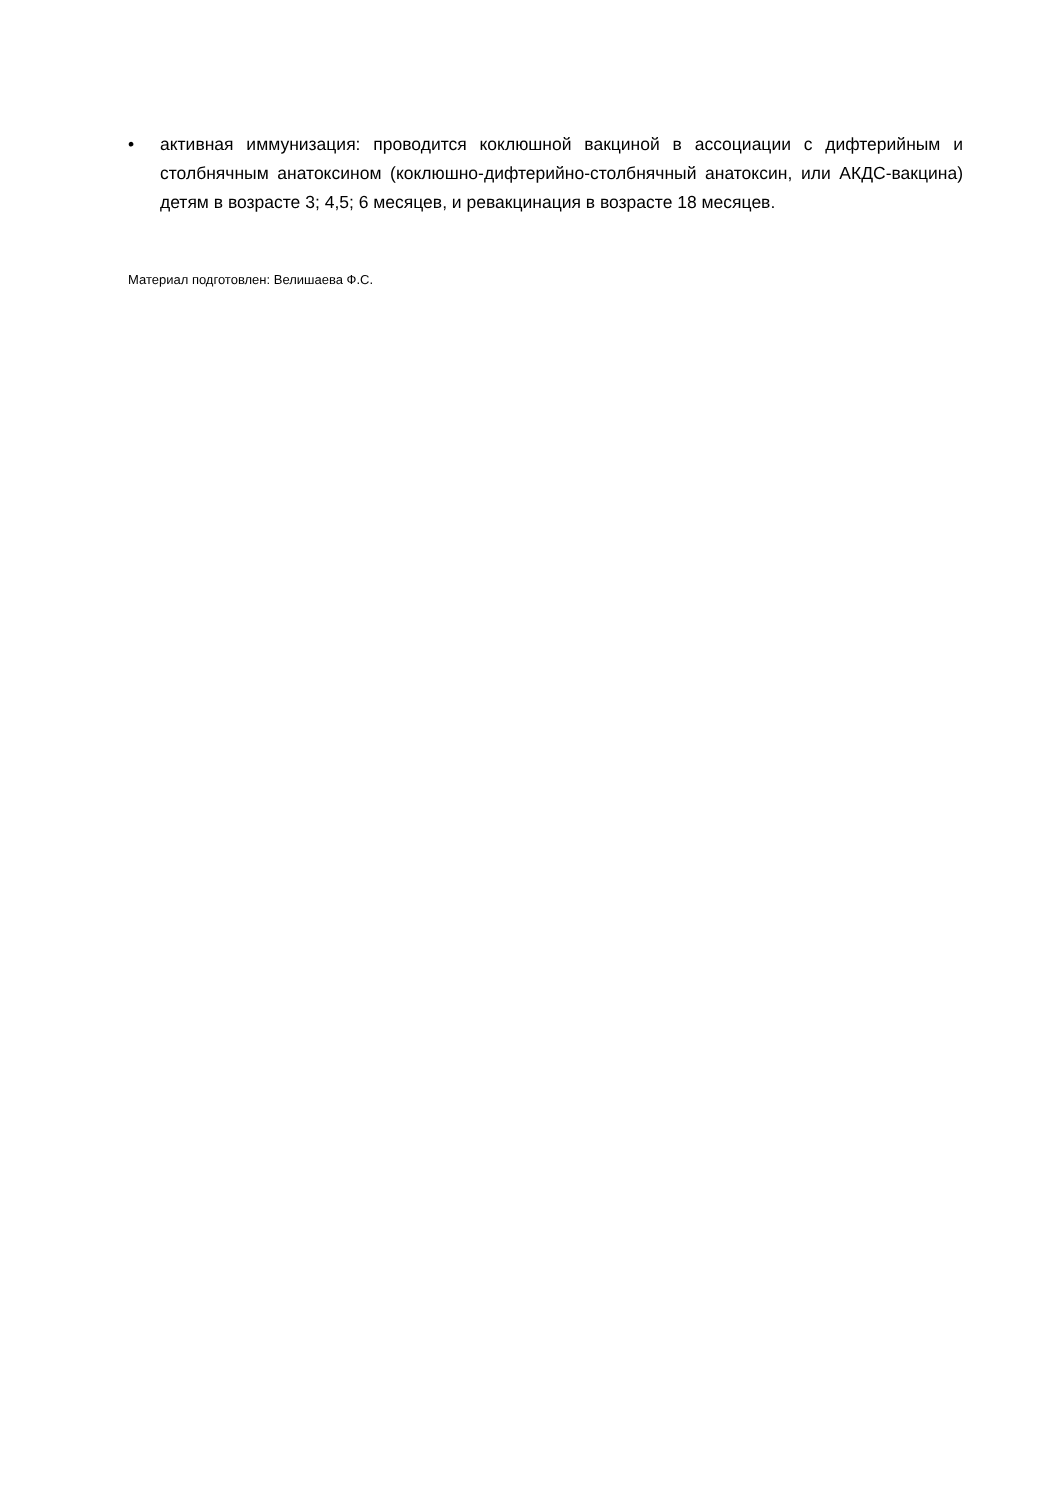• активная иммунизация: проводится коклюшной вакциной в ассоциации с дифтерийным и столбнячным анатоксином (коклюшно-дифтерийно-столбнячный анатоксин, или АКДС-вакцина) детям в возрасте 3; 4,5; 6 месяцев, и ревакцинация в возрасте 18 месяцев.
Материал подготовлен: Велишаева Ф.С.